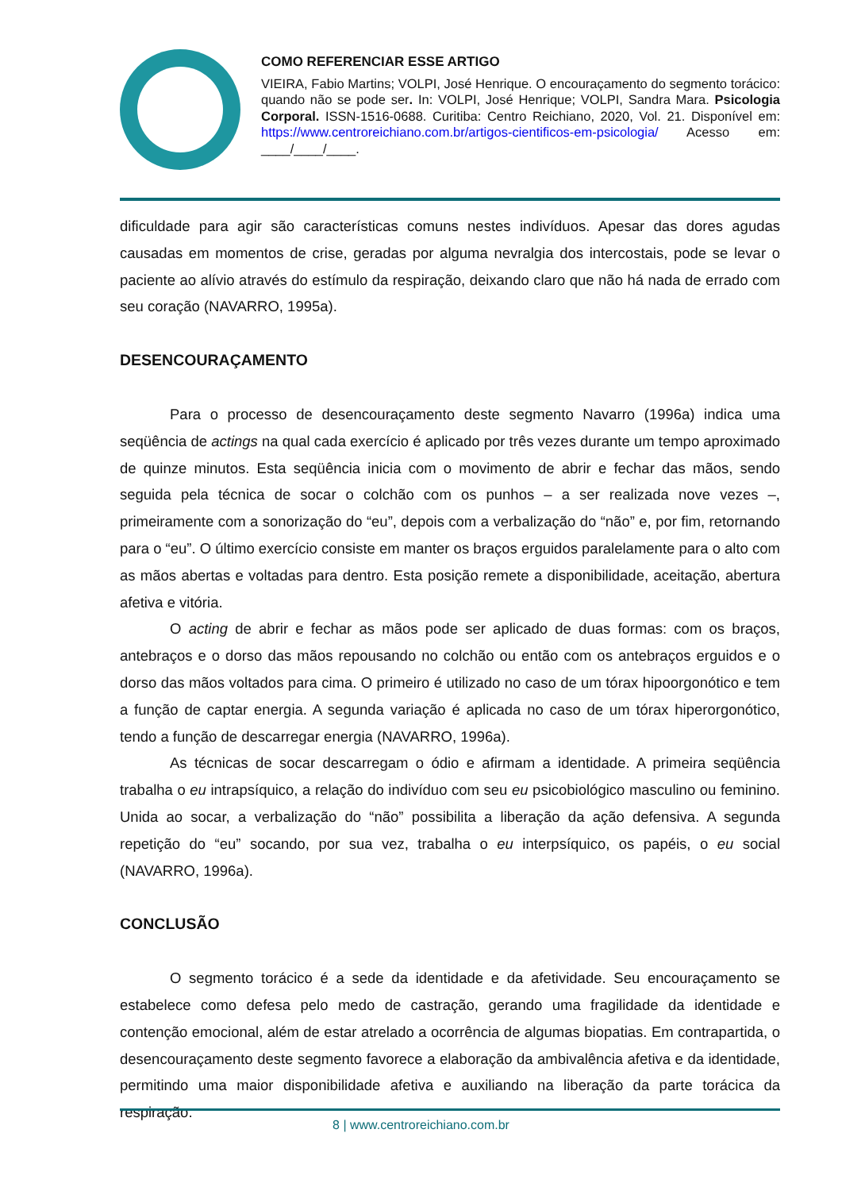COMO REFERENCIAR ESSE ARTIGO
VIEIRA, Fabio Martins; VOLPI, José Henrique. O encouraçamento do segmento torácico: quando não se pode ser. In: VOLPI, José Henrique; VOLPI, Sandra Mara. Psicologia Corporal. ISSN-1516-0688. Curitiba: Centro Reichiano, 2020, Vol. 21. Disponível em: https://www.centroreichiano.com.br/artigos-cientificos-em-psicologia/ Acesso em: ____/____/____.
dificuldade para agir são características comuns nestes indivíduos. Apesar das dores agudas causadas em momentos de crise, geradas por alguma nevralgia dos intercostais, pode se levar o paciente ao alívio através do estímulo da respiração, deixando claro que não há nada de errado com seu coração (NAVARRO, 1995a).
DESENCOURAÇAMENTO
Para o processo de desencouraçamento deste segmento Navarro (1996a) indica uma seqüência de actings na qual cada exercício é aplicado por três vezes durante um tempo aproximado de quinze minutos. Esta seqüência inicia com o movimento de abrir e fechar das mãos, sendo seguida pela técnica de socar o colchão com os punhos – a ser realizada nove vezes –, primeiramente com a sonorização do “eu”, depois com a verbalização do “não” e, por fim, retornando para o “eu”. O último exercício consiste em manter os braços erguidos paralelamente para o alto com as mãos abertas e voltadas para dentro. Esta posição remete a disponibilidade, aceitação, abertura afetiva e vitória.
O acting de abrir e fechar as mãos pode ser aplicado de duas formas: com os braços, antebraços e o dorso das mãos repousando no colchão ou então com os antebraços erguidos e o dorso das mãos voltados para cima. O primeiro é utilizado no caso de um tórax hipoorgonótico e tem a função de captar energia. A segunda variação é aplicada no caso de um tórax hiperorgonótico, tendo a função de descarregar energia (NAVARRO, 1996a).
As técnicas de socar descarregam o ódio e afirmam a identidade. A primeira seqüência trabalha o eu intrapsíquico, a relação do indivíduo com seu eu psicobiológico masculino ou feminino. Unida ao socar, a verbalização do “não” possibilita a liberação da ação defensiva. A segunda repetição do “eu” socando, por sua vez, trabalha o eu interpsíquico, os papéis, o eu social (NAVARRO, 1996a).
CONCLUSÃO
O segmento torácico é a sede da identidade e da afetividade. Seu encouraçamento se estabelece como defesa pelo medo de castração, gerando uma fragilidade da identidade e contenção emocional, além de estar atrelado a ocorrência de algumas biopatias. Em contrapartida, o desencouraçamento deste segmento favorece a elaboração da ambivalência afetiva e da identidade, permitindo uma maior disponibilidade afetiva e auxiliando na liberação da parte torácica da respiração.
8 | www.centroreichiano.com.br